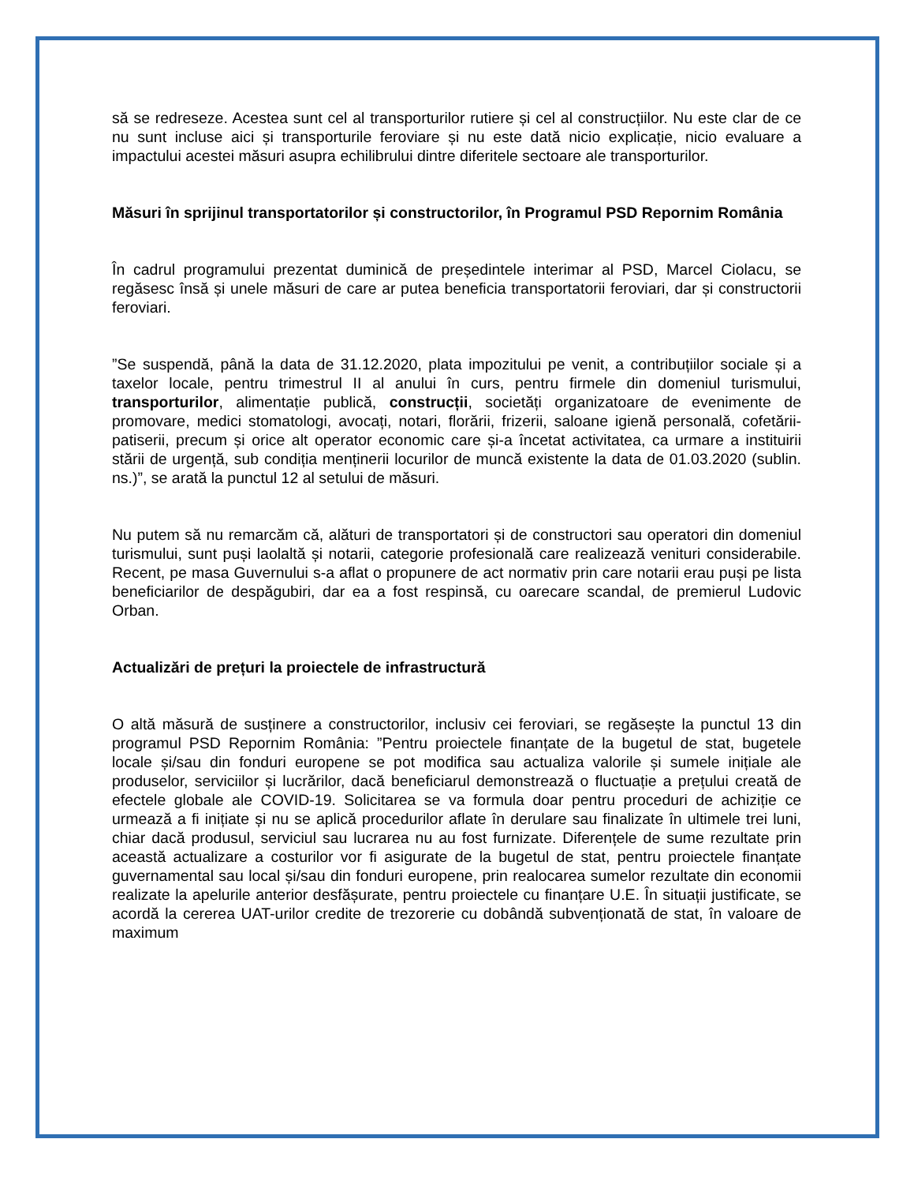să se redreseze. Acestea sunt cel al transporturilor rutiere și cel al construcțiilor. Nu este clar de ce nu sunt incluse aici și transporturile feroviare și nu este dată nicio explicație, nicio evaluare a impactului acestei măsuri asupra echilibrului dintre diferitele sectoare ale transporturilor.
Măsuri în sprijinul transportatorilor și constructorilor, în Programul PSD Repornim România
În cadrul programului prezentat duminică de președintele interimar al PSD, Marcel Ciolacu, se regăsesc însă și unele măsuri de care ar putea beneficia transportatorii feroviari, dar și constructorii feroviari.
”Se suspendă, până la data de 31.12.2020, plata impozitului pe venit, a contribuțiilor sociale și a taxelor locale, pentru trimestrul II al anului în curs, pentru firmele din domeniul turismului, transporturilor, alimentație publică, construcții, societăți organizatoare de evenimente de promovare, medici stomatologi, avocați, notari, florării, frizerii, saloane igienă personală, cofetării-patiserii, precum și orice alt operator economic care și-a încetat activitatea, ca urmare a instituirii stării de urgență, sub condiția menținerii locurilor de muncă existente la data de 01.03.2020 (sublin. ns.)”, se arată la punctul 12 al setului de măsuri.
Nu putem să nu remarcăm că, alături de transportatori și de constructori sau operatori din domeniul turismului, sunt puși laolaltă și notarii, categorie profesională care realizează venituri considerabile. Recent, pe masa Guvernului s-a aflat o propunere de act normativ prin care notarii erau puși pe lista beneficiarilor de despăgubiri, dar ea a fost respinsă, cu oarecare scandal, de premierul Ludovic Orban.
Actualizări de prețuri la proiectele de infrastructură
O altă măsură de susținere a constructorilor, inclusiv cei feroviari, se regăsește la punctul 13 din programul PSD Repornim România: ”Pentru proiectele finanțate de la bugetul de stat, bugetele locale și/sau din fonduri europene se pot modifica sau actualiza valorile și sumele inițiale ale produselor, serviciilor și lucrărilor, dacă beneficiarul demonstrează o fluctuație a prețului creată de efectele globale ale COVID-19. Solicitarea se va formula doar pentru proceduri de achiziție ce urmează a fi inițiate și nu se aplică procedurilor aflate în derulare sau finalizate în ultimele trei luni, chiar dacă produsul, serviciul sau lucrarea nu au fost furnizate. Diferențele de sume rezultate prin această actualizare a costurilor vor fi asigurate de la bugetul de stat, pentru proiectele finanțate guvernamental sau local și/sau din fonduri europene, prin realocarea sumelor rezultate din economii realizate la apelurile anterior desfășurate, pentru proiectele cu finanțare U.E. În situații justificate, se acordă la cererea UAT-urilor credite de trezorerie cu dobândă subvenționată de stat, în valoare de maximum